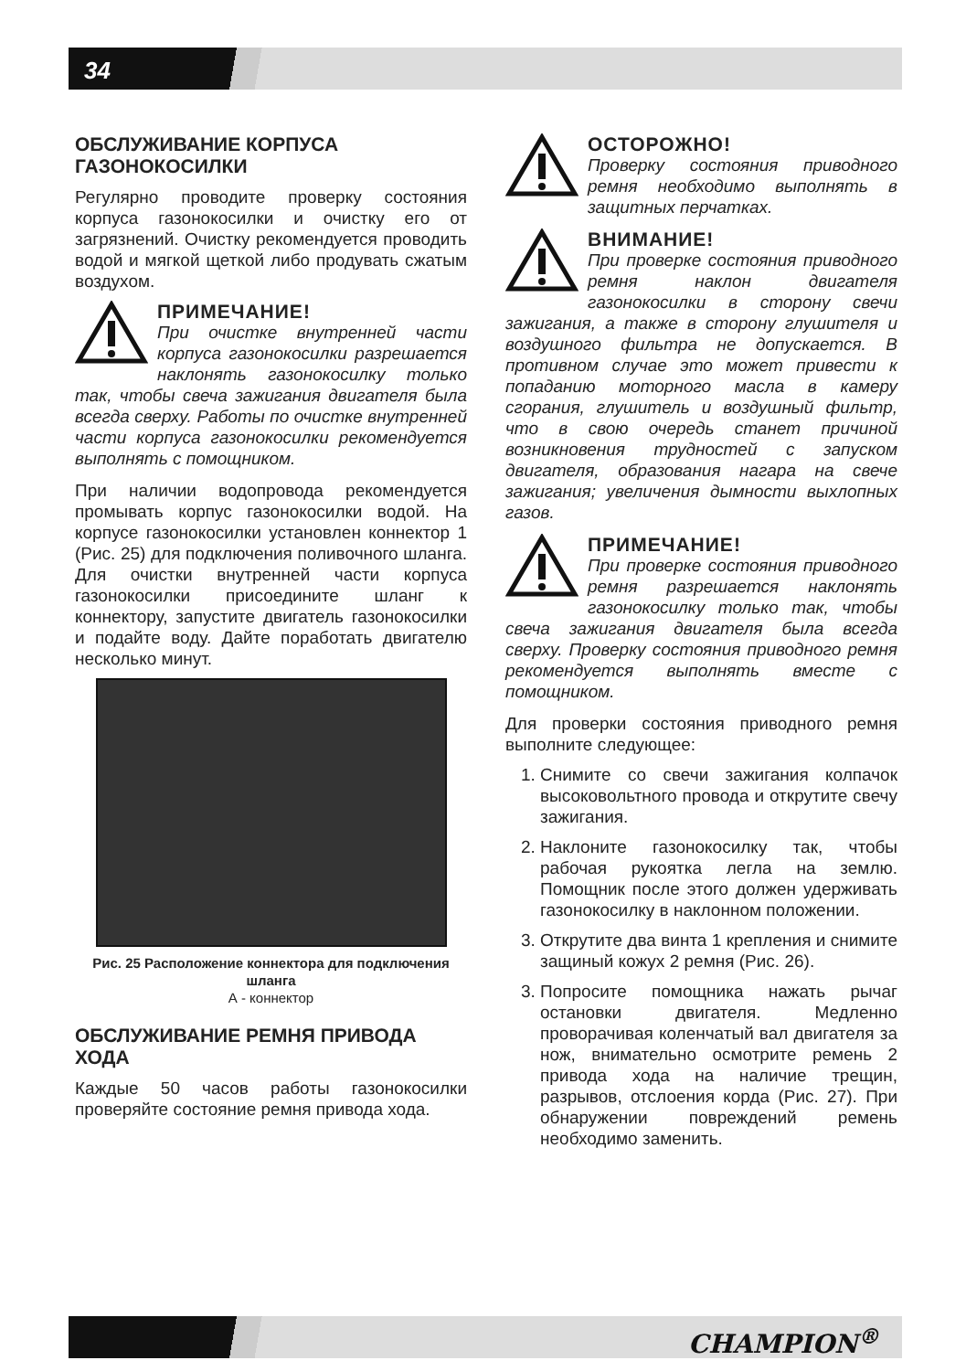34
ОБСЛУЖИВАНИЕ КОРПУСА ГАЗОНОКОСИЛКИ
Регулярно проводите проверку состояния корпуса газонокосилки и очистку его от загрязнений. Очистку рекомендуется проводить водой и мягкой щеткой либо продувать сжатым воздухом.
ПРИМЕЧАНИЕ!
При очистке внутренней части корпуса газонокосилки разрешается наклонять газонокосилку только так, чтобы свеча зажигания двигателя была всегда сверху. Работы по очистке внутренней части корпуса газонокосилки рекомендуется выполнять с помощником.
При наличии водопровода рекомендуется промывать корпус газонокосилки водой. На корпусе газонокосилки установлен коннектор 1 (Рис. 25) для подключения поливочного шланга. Для очистки внутренней части корпуса газонокосилки присоедините шланг к коннектору, запустите двигатель газонокосилки и подайте воду. Дайте поработать двигателю несколько минут.
Рис. 25 Расположение коннектора для подключения шланга
А - коннектор
ОБСЛУЖИВАНИЕ РЕМНЯ ПРИВОДА ХОДА
Каждые 50 часов работы газонокосилки проверяйте состояние ремня привода хода.
ОСТОРОЖНО!
Проверку состояния приводного ремня необходимо выполнять в защитных перчатках.
ВНИМАНИЕ!
При проверке состояния приводного ремня наклон двигателя газонокосилки в сторону свечи зажигания, а также в сторону глушителя и воздушного фильтра не допускается. В противном случае это может привести к попаданию моторного масла в камеру сгорания, глушитель и воздушный фильтр, что в свою очередь станет причиной возникновения трудностей с запуском двигателя, образования нагара на свече зажигания; увеличения дымности выхлопных газов.
ПРИМЕЧАНИЕ!
При проверке состояния приводного ремня разрешается наклонять газонокосилку только так, чтобы свеча зажигания двигателя была всегда сверху. Проверку состояния приводного ремня рекомендуется выполнять вместе с помощником.
Для проверки состояния приводного ремня выполните следующее:
1. Снимите со свечи зажигания колпачок высоковольтного провода и открутите свечу зажигания.
2. Наклоните газонокосилку так, чтобы рабочая рукоятка легла на землю. Помощник после этого должен удерживать газонокосилку в наклонном положении.
3. Открутите два винта 1 крепления и снимите защиный кожух 2 ремня (Рис. 26).
3. Попросите помощника нажать рычаг остановки двигателя. Медленно проворачивая коленчатый вал двигателя за нож, внимательно осмотрите ремень 2 привода хода на наличие трещин, разрывов, отслоения корда (Рис. 27). При обнаружении повреждений ремень необходимо заменить.
CHAMPION<sup>®</sup>